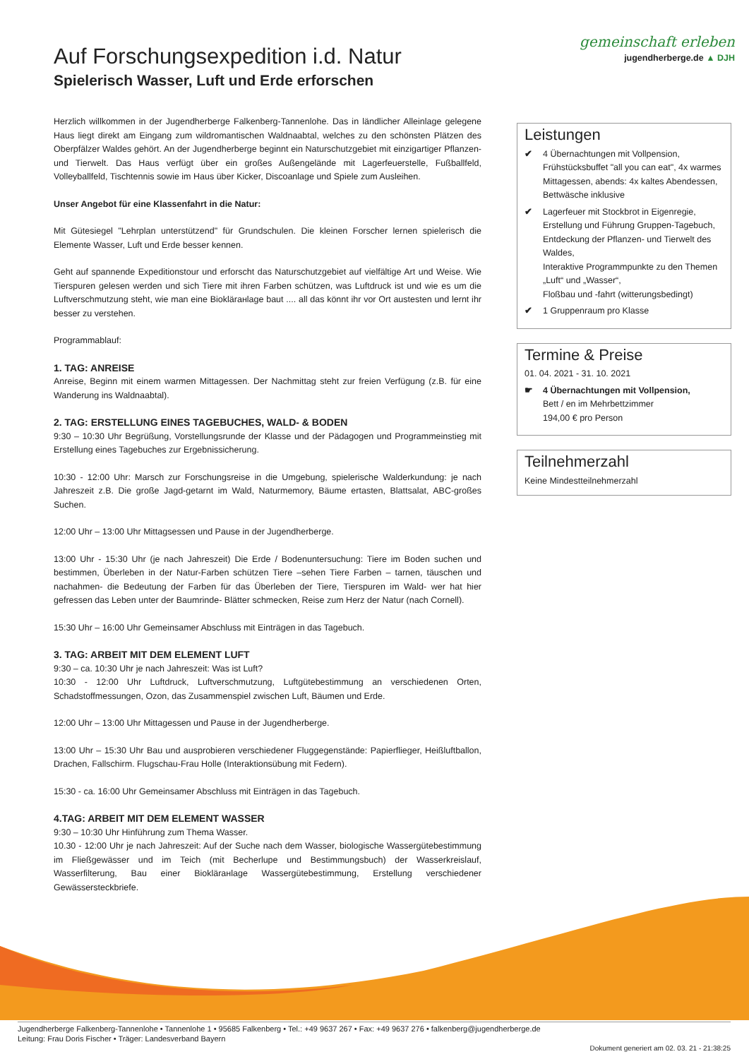gemeinschaft erleben
jugendherberge.de ▲ DJH
Auf Forschungsexpedition i.d. Natur
Spielerisch Wasser, Luft und Erde erforschen
Herzlich willkommen in der Jugendherberge Falkenberg-Tannenlohe. Das in ländlicher Alleinlage gelegene Haus liegt direkt am Eingang zum wildromantischen Waldnaabtal, welches zu den schönsten Plätzen des Oberpfälzer Waldes gehört. An der Jugendherberge beginnt ein Naturschutzgebiet mit einzigartiger Pflanzen- und Tierwelt. Das Haus verfügt über ein großes Außengelände mit Lagerfeuerstelle, Fußballfeld, Volleyballfeld, Tischtennis sowie im Haus über Kicker, Discoanlage und Spiele zum Ausleihen.
Unser Angebot für eine Klassenfahrt in die Natur:
Mit Gütesiegel "Lehrplan unterstützend" für Grundschulen. Die kleinen Forscher lernen spielerisch die Elemente Wasser, Luft und Erde besser kennen.
Geht auf spannende Expeditionstour und erforscht das Naturschutzgebiet auf vielfältige Art und Weise. Wie Tierspuren gelesen werden und sich Tiere mit ihren Farben schützen, was Luftdruck ist und wie es um die Luftverschmutzung steht, wie man eine Bioklärанlage baut .... all das könnt ihr vor Ort austesten und lernt ihr besser zu verstehen.
Programmablauf:
1. TAG: ANREISE
Anreise, Beginn mit einem warmen Mittagessen. Der Nachmittag steht zur freien Verfügung (z.B. für eine Wanderung ins Waldnaabtal).
2. TAG: ERSTELLUNG EINES TAGEBUCHES, WALD- & BODEN
9:30 – 10:30 Uhr Begrüßung, Vorstellungsrunde der Klasse und der Pädagogen und Programmeinstieg mit Erstellung eines Tagebuches zur Ergebnissicherung.
10:30 - 12:00 Uhr: Marsch zur Forschungsreise in die Umgebung, spielerische Walderkundung: je nach Jahreszeit z.B. Die große Jagd-getarnt im Wald, Naturmemory, Bäume ertasten, Blattsalat, ABC-großes Suchen.
12:00 Uhr – 13:00 Uhr Mittagsessen und Pause in der Jugendherberge.
13:00 Uhr - 15:30 Uhr (je nach Jahreszeit) Die Erde / Bodenuntersuchung: Tiere im Boden suchen und bestimmen, Überleben in der Natur-Farben schützen Tiere –sehen Tiere Farben – tarnen, täuschen und nachahmen- die Bedeutung der Farben für das Überleben der Tiere, Tierspuren im Wald- wer hat hier gefressen das Leben unter der Baumrinde- Blätter schmecken, Reise zum Herz der Natur (nach Cornell).
15:30 Uhr – 16:00 Uhr Gemeinsamer Abschluss mit Einträgen in das Tagebuch.
3. TAG: ARBEIT MIT DEM ELEMENT LUFT
9:30 – ca. 10:30 Uhr je nach Jahreszeit: Was ist Luft?
10:30 - 12:00 Uhr Luftdruck, Luftverschmutzung, Luftgütebestimmung an verschiedenen Orten, Schadstoffmessungen, Ozon, das Zusammenspiel zwischen Luft, Bäumen und Erde.
12:00 Uhr – 13:00 Uhr Mittagessen und Pause in der Jugendherberge.
13:00 Uhr – 15:30 Uhr Bau und ausprobieren verschiedener Fluggegenstände: Papierflieger, Heißluftballon, Drachen, Fallschirm. Flugschau-Frau Holle (Interaktionsübung mit Federn).
15:30 - ca. 16:00 Uhr Gemeinsamer Abschluss mit Einträgen in das Tagebuch.
4.TAG: ARBEIT MIT DEM ELEMENT WASSER
9:30 – 10:30 Uhr Hinführung zum Thema Wasser.
10.30 - 12:00 Uhr je nach Jahreszeit: Auf der Suche nach dem Wasser, biologische Wassergütebestimmung im Fließgewässer und im Teich (mit Becherlupe und Bestimmungsbuch) der Wasserkreislauf, Wasserfilterung, Bau einer Bioklärанlage Wassergütebestimmung, Erstellung verschiedener Gewässersteckbriefe.
Leistungen
✔ 4 Übernachtungen mit Vollpension, Frühstücksbuffet "all you can eat", 4x warmes Mittagessen, abends: 4x kaltes Abendessen, Bettwäsche inklusive
✔ Lagerfeuer mit Stockbrot in Eigenregie, Erstellung und Führung Gruppen-Tagebuch, Entdeckung der Pflanzen- und Tierwelt des Waldes,
Interaktive Programmpunkte zu den Themen „Luft“ und „Wasser“,
Floßbau und -fahrt (witterungsbedingt)
✔ 1 Gruppenraum pro Klasse
Termine & Preise
01. 04. 2021 - 31. 10. 2021
☛ 4 Übernachtungen mit Vollpension,
Bett / en im Mehrbettzimmer
194,00 € pro Person
Teilnehmerzahl
Keine Mindestteilnehmerzahl
Jugendherberge Falkenberg-Tannenlohe • Tannenlohe 1 • 95685 Falkenberg • Tel.: +49 9637 267 • Fax: +49 9637 276 • falkenberg@jugendherberge.de
Leitung: Frau Doris Fischer • Träger: Landesverband Bayern
Dokument generiert am 02. 03. 21 - 21:38:25